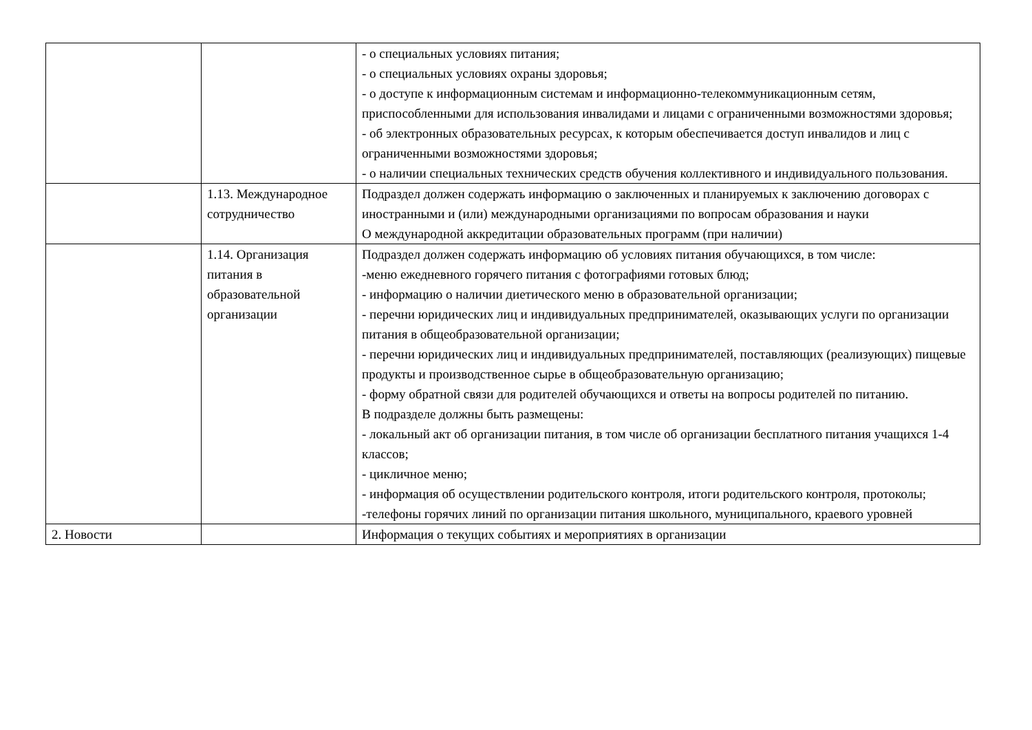| | | - о специальных условиях питания; - о специальных условиях охраны здоровья; - о доступе к информационным системам и информационно-телекоммуникационным сетям, приспособленными для использования инвалидами и лицами с ограниченными возможностями здоровья; - об электронных образовательных ресурсах, к которым обеспечивается доступ инвалидов и лиц с ограниченными возможностями здоровья; - о наличии специальных технических средств обучения коллективного и индивидуального пользования. |
| | 1.13. Международное сотрудничество | Подраздел должен содержать информацию о заключенных и планируемых к заключению договорах с иностранными и (или) международными организациями по вопросам образования и науки О международной аккредитации образовательных программ (при наличии) |
| | 1.14. Организация питания в образовательной организации | Подраздел должен содержать информацию об условиях питания обучающихся, в том числе: -меню ежедневного горячего питания с фотографиями готовых блюд; - информацию о наличии диетического меню в образовательной организации; - перечни юридических лиц и индивидуальных предпринимателей, оказывающих услуги по организации питания в общеобразовательной организации; - перечни юридических лиц и индивидуальных предпринимателей, поставляющих (реализующих) пищевые продукты и производственное сырье в общеобразовательную организацию; - форму обратной связи для родителей обучающихся и ответы на вопросы родителей по питанию. В подразделе должны быть размещены: - локальный акт об организации питания, в том числе об организации бесплатного питания учащихся 1-4 классов; - цикличное меню; - информация об осуществлении родительского контроля, итоги родительского контроля, протоколы; -телефоны горячих линий по организации питания школьного, муниципального, краевого уровней |
| 2. Новости | | Информация о текущих событиях и мероприятиях в организации |